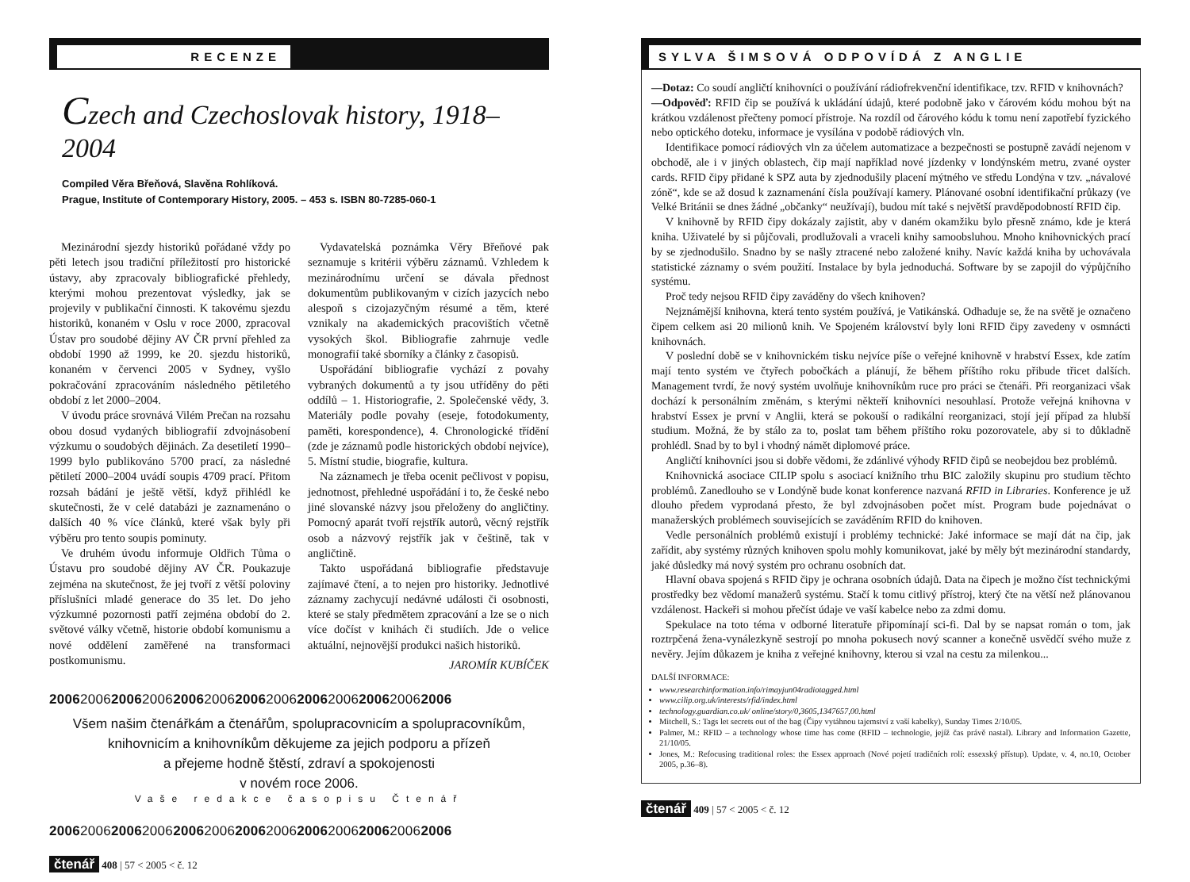RECENZE
Czech and Czechoslovak history, 1918–2004
Compiled Věra Břeňová, Slavěna Rohlíková.
Prague, Institute of Contemporary History, 2005. – 453 s. ISBN 80-7285-060-1
Mezinárodní sjezdy historiků pořádané vždy po pěti letech jsou tradiční příležitostí pro historické ústavy, aby zpracovaly bibliografické přehledy, kterými mohou prezentovat výsledky, jak se projevily v publikační činnosti. K takovému sjezdu historiků, konaném v Oslu v roce 2000, zpracoval Ústav pro soudobé dějiny AV ČR první přehled za období 1990 až 1999, ke 20. sjezdu historiků, konaném v červenci 2005 v Sydney, vyšlo pokračování zpracováním následného pětiletého období z let 2000–2004.
V úvodu práce srovnává Vilém Prečan na rozsahu obou dosud vydaných bibliografií zdvojnásobení výzkumu o soudobých dějinách. Za desetiletí 1990–1999 bylo publikováno 5700 prací, za následné pětiletí 2000–2004 uvádí soupis 4709 prací. Přitom rozsah bádání je ještě větší, když přihlédl ke skutečnosti, že v celé databázi je zaznamenáno o dalších 40 % více článků, které však byly při výběru pro tento soupis pominuty.
Ve druhém úvodu informuje Oldřich Tůma o Ústavu pro soudobé dějiny AV ČR. Poukazuje zejména na skutečnost, že jej tvoří z větší poloviny příslušníci mladé generace do 35 let. Do jeho výzkumné pozornosti patří zejména období do 2. světové války včetně, historie období komunismu a nové oddělení zaměřené na transformaci postkomunismu.
Vydavatelská poznámka Věry Břeňové pak seznamuje s kritérii výběru záznamů. Vzhledem k mezinárodnímu určení se dávala přednost dokumentům publikovaným v cizích jazycích nebo alespoň s cizojazyčným résumé a těm, které vznikaly na akademických pracovištích včetně vysokých škol. Bibliografie zahrnuje vedle monografií také sborníky a články z časopisů.
Uspořádání bibliografie vychází z povahy vybraných dokumentů a ty jsou utříděny do pěti oddílů – 1. Historiografie, 2. Společenské vědy, 3. Materiály podle povahy (eseje, fotodokumenty, paměti, korespondence), 4. Chronologické třídění (zde je záznamů podle historických období nejvíce), 5. Místní studie, biografie, kultura.
Na záznamech je třeba ocenit pečlivost v popisu, jednotnost, přehledné uspořádání i to, že české nebo jiné slovanské názvy jsou přeloženy do angličtiny. Pomocný aparát tvoří rejstřík autorů, věcný rejstřík osob a názvový rejstřík jak v češtině, tak v angličtině.
Takto uspořádaná bibliografie představuje zajímavé čtení, a to nejen pro historiky. Jednotlivé záznamy zachycují nedávné události či osobnosti, které se staly předmětem zpracování a lze se o nich více dočíst v knihách či studiích. Jde o velice aktuální, nejnovější produkci našich historiků.
JAROMÍR KUBÍČEK
2006200620062006200620062006200620062006200620062006
Všem našim čtenářkám a čtenářům, spolupracovnicím a spolupracovníkům,
knihovnicím a knihovníkům děkujeme za jejich podporu a přízeň
a přejeme hodně štěstí, zdraví a spokojenosti
v novém roce 2006.
Vaše redakce časopisu Čtenář
2006200620062006200620062006200620062006200620062006
čtenář 408 | 57 < 2005 < č. 12
SYLVA ŠIMSOVÁ ODPOVÍDÁ Z ANGLIE
—Dotaz: Co soudí angličtí knihovníci o používání rádiofrekvenční identifikace, tzv. RFID v knihovnách?
—Odpověď: RFID čip se používá k ukládání údajů, které podobně jako v čárovém kódu mohou být na krátkou vzdálenost přečteny pomocí přístroje. Na rozdíl od čárového kódu k tomu není zapotřebí fyzického nebo optického doteku, informace je vysílána v podobě rádiových vln.
Identifikace pomocí rádiových vln za účelem automatizace a bezpečnosti se postupně zavádí nejenom v obchodě, ale i v jiných oblastech, čip mají například nové jízdenky v londýnském metru, zvané oyster cards. RFID čipy přidané k SPZ auta by zjednodušily placení mýtného ve středu Londýna v tzv. „návalové zóně“, kde se až dosud k zaznamenání čísla používají kamery. Plánované osobní identifikační průkazy (ve Velké Británii se dnes žádné „občanky“ neužívají), budou mít také s největší pravděpodobností RFID čip.
V knihovně by RFID čipy dokázaly zajistit, aby v daném okamžiku bylo přesně známo, kde je která kniha. Uživatelé by si půjčovali, prodlužovali a vraceli knihy samoobsluhou. Mnoho knihovnických prací by se zjednodušilo. Snadno by se našly ztracené nebo založené knihy. Navíc každá kniha by uchovávala statistické záznamy o svém použití. Instalace by byla jednoduchá. Software by se zapojil do výpůjčního systému.
Proč tedy nejsou RFID čipy zaváděny do všech knihoven?
Nejznámější knihovna, která tento systém používá, je Vatikánská. Odhaduje se, že na světě je označeno čipem celkem asi 20 milionů knih. Ve Spojeném království byly loni RFID čipy zavedeny v osmnácti knihovnách.
V poslední době se v knihovnickém tisku nejvíce píše o veřejné knihovně v hrabství Essex, kde zatím mají tento systém ve čtyřech pobočkách a plánují, že během příštího roku přibude třicet dalších. Management tvrdí, že nový systém uvolňuje knihovníkům ruce pro práci se čtenáři. Při reorganizaci však dochází k personálním změnám, s kterými někteří knihovníci nesouhlasí. Protože veřejná knihovna v hrabství Essex je první v Anglii, která se pokouší o radikální reorganizaci, stojí její případ za hlubší studium. Možná, že by stálo za to, poslat tam během příštího roku pozorovatele, aby si to důkladně prohlédl. Snad by to byl i vhodný námět diplomové práce.
Angličtí knihovníci jsou si dobře vědomi, že zdánlivé výhody RFID čipů se neobejdou bez problémů.
Knihovnická asociace CILIP spolu s asociací knižního trhu BIC založily skupinu pro studium těchto problémů. Zanedlouho se v Londýně bude konat konference nazvaná RFID in Libraries. Konference je už dlouho předem vyprodaná přesto, že byl zdvojnásoben počet míst. Program bude pojednávat o manažerských problémech souvisejících se zaváděním RFID do knihoven.
Vedle personálních problémů existují i problémy technické: Jaké informace se mají dát na čip, jak zařídit, aby systémy různých knihoven spolu mohly komunikovat, jaké by měly být mezinárodní standardy, jaké důsledky má nový systém pro ochranu osobních dat.
Hlavní obava spojená s RFID čipy je ochrana osobních údajů. Data na čipech je možno číst technickými prostředky bez vědomí manažerů systému. Stačí k tomu citlivý přístroj, který čte na větší než plánovanou vzdálenost. Hackeři si mohou přečíst údaje ve vaší kabelce nebo za zdmi domu.
Spekulace na toto téma v odborné literatuře připomínají sci-fi. Dal by se napsat román o tom, jak roztrpčená žena-vynálezkyně sestrojí po mnoha pokusech nový scanner a konečně usvědčí svého muže z nevěry. Jejím důkazem je kniha z veřejné knihovny, kterou si vzal na cestu za milenkou...
DALŠÍ INFORMACE:
www.researchinformation.info/rimayjun04radiotagged.html
www.cilip.org.uk/interests/rfid/index.html
technology.guardian.co.uk/ online/story/0,3605,1347657,00.html
Mitchell, S.: Tags let secrets out of the bag (Čipy vytáhnou tajemství z vaší kabelky), Sunday Times 2/10/05.
Palmer, M.: RFID – a technology whose time has come (RFID – technologie, jejíž čas právě nastal). Library and Information Gazette, 21/10/05.
Jones, M.: Refocusing traditional roles: the Essex approach (Nové pojetí tradičních rolí: essexský přístup). Update, v. 4, no.10, October 2005, p.36–8).
čtenář 409 | 57 < 2005 < č. 12